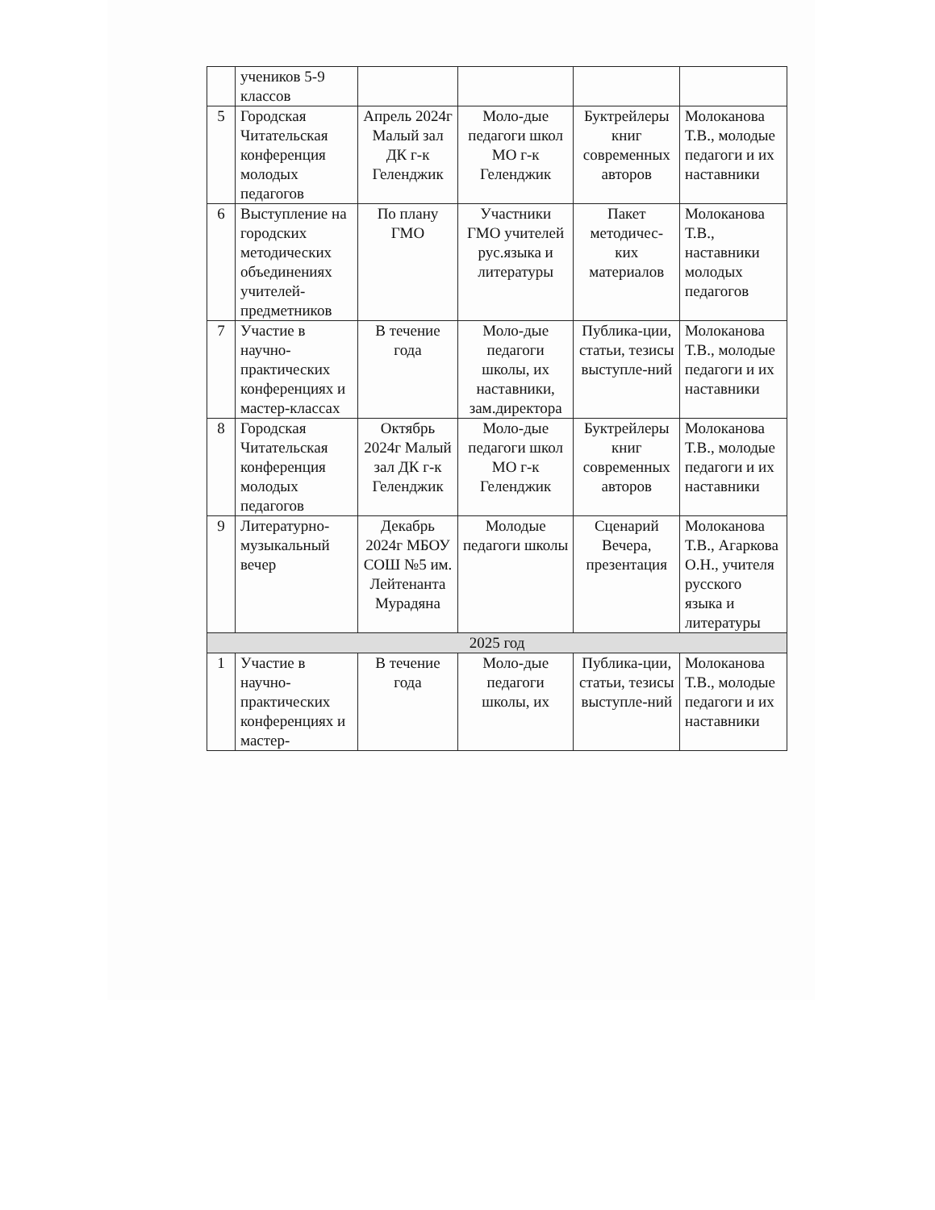| | учеников 5-9 классов | | | | |
| 5 | Городская Читательская конференция молодых педагогов | Апрель 2024г Малый зал ДК г-к Геленджик | Моло-дые педагоги школ МО г-к Геленджик | Буктрейлеры книг современных авторов | Молоканова Т.В., молодые педагоги и их наставники |
| 6 | Выступление на городских методических объединениях учителей-предметников | По плану ГМО | Участники ГМО учителей рус.языка и литературы | Пакет методичес-ких материалов | Молоканова Т.В., наставники молодых педагогов |
| 7 | Участие в научно-практических конференциях и мастер-классах | В течение года | Моло-дые педагоги школы, их наставники, зам.директора | Публика-ции, статьи, тезисы выступле-ний | Молоканова Т.В., молодые педагоги и их наставники |
| 8 | Городская Читательская конференция молодых педагогов | Октябрь 2024г Малый зал ДК г-к Геленджик | Моло-дые педагоги школ МО г-к Геленджик | Буктрейлеры книг современных авторов | Молоканова Т.В., молодые педагоги и их наставники |
| 9 | Литературно-музыкальный вечер | Декабрь 2024г МБОУ СОШ №5 им. Лейтенанта Мурадяна | Молодые педагоги школы | Сценарий Вечера, презентация | Молоканова Т.В., Агаркова О.Н., учителя русского языка и литературы |
| 2025 год | | | | | |
| 1 | Участие в научно-практических конференциях и мастер- | В течение года | Моло-дые педагоги школы, их | Публика-ции, статьи, тезисы выступле-ний | Молоканова Т.В., молодые педагоги и их наставники |